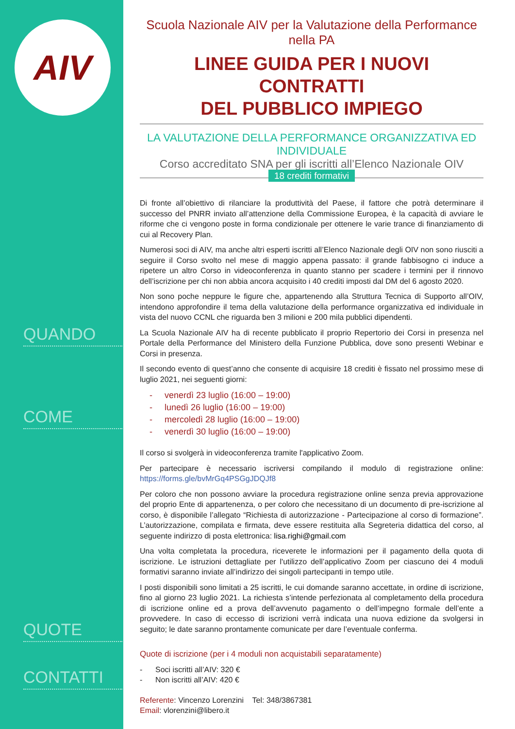AIV
QUANDO
COME
QUOTE
CONTATTI
Scuola Nazionale AIV per la Valutazione della Performance nella PA
LINEE GUIDA PER I NUOVI CONTRATTI
DEL PUBBLICO IMPIEGO
LA VALUTAZIONE DELLA PERFORMANCE ORGANIZZATIVA ED INDIVIDUALE
Corso accreditato SNA per gli iscritti all’Elenco Nazionale OIV
18 crediti formativi
Di fronte all’obiettivo di rilanciare la produttività del Paese, il fattore che potrà determinare il successo del PNRR inviato all’attenzione della Commissione Europea, è la capacità di avviare le riforme che ci vengono poste in forma condizionale per ottenere le varie trance di finanziamento di cui al Recovery Plan.
Numerosi soci di AIV, ma anche altri esperti iscritti all’Elenco Nazionale degli OIV non sono riusciti a seguire il Corso svolto nel mese di maggio appena passato: il grande fabbisogno ci induce a ripetere un altro Corso in videoconferenza in quanto stanno per scadere i termini per il rinnovo dell’iscrizione per chi non abbia ancora acquisito i 40 crediti imposti dal DM del 6 agosto 2020.
Non sono poche neppure le figure che, appartenendo alla Struttura Tecnica di Supporto all’OIV, intendono approfondire il tema della valutazione della performance organizzativa ed individuale in vista del nuovo CCNL che riguarda ben 3 milioni e 200 mila pubblici dipendenti.
La Scuola Nazionale AIV ha di recente pubblicato il proprio Repertorio dei Corsi in presenza nel Portale della Performance del Ministero della Funzione Pubblica, dove sono presenti Webinar e Corsi in presenza.
Il secondo evento di quest’anno che consente di acquisire 18 crediti è fissato nel prossimo mese di luglio 2021, nei seguenti giorni:
- venerdì 23 luglio (16:00 – 19:00)
- lunedì 26 luglio (16:00 – 19:00)
- mercoledì 28 luglio (16:00 – 19:00)
- venerdì 30 luglio (16:00 – 19:00)
Il corso si svolgerà in videoconferenza tramite l'applicativo Zoom.
Per partecipare è necessario iscriversi compilando il modulo di registrazione online: https://forms.gle/bvMrGq4PSGgJDQJf8
Per coloro che non possono avviare la procedura registrazione online senza previa approvazione del proprio Ente di appartenenza, o per coloro che necessitano di un documento di pre-iscrizione al corso, è disponibile l’allegato “Richiesta di autorizzazione - Partecipazione al corso di formazione”. L’autorizzazione, compilata e firmata, deve essere restituita alla Segreteria didattica del corso, al seguente indirizzo di posta elettronica: lisa.righi@gmail.com
Una volta completata la procedura, riceverete le informazioni per il pagamento della quota di iscrizione. Le istruzioni dettagliate per l'utilizzo dell’applicativo Zoom per ciascuno dei 4 moduli formativi saranno inviate all’indirizzo dei singoli partecipanti in tempo utile.
I posti disponibili sono limitati a 25 iscritti, le cui domande saranno accettate, in ordine di iscrizione, fino al giorno 23 luglio 2021. La richiesta s’intende perfezionata al completamento della procedura di iscrizione online ed a prova dell’avvenuto pagamento o dell’impegno formale dell’ente a provvedere. In caso di eccesso di iscrizioni verrà indicata una nuova edizione da svolgersi in seguito; le date saranno prontamente comunicate per dare l’eventuale conferma.
Quote di iscrizione (per i 4 moduli non acquistabili separatamente)
- Soci iscritti all’AIV: 320 €
- Non iscritti all’AIV: 420 €
Referente: Vincenzo Lorenzini Tel: 348/3867381
Email: vlorenzini@libero.it